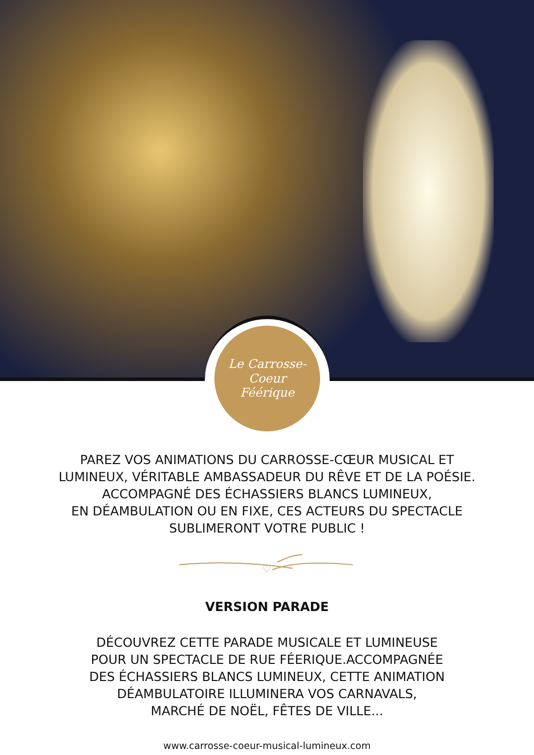Le Carrosse-Coeur
Féérique
PAREZ VOS ANIMATIONS DU CARROSSE-CŒUR MUSICAL ET
LUMINEUX, VÉRITABLE AMBASSADEUR DU RÊVE ET DE LA POÉSIE.
ACCOMPAGNÉ DES ÉCHASSIERS BLANCS LUMINEUX,
EN DÉAMBULATION OU EN FIXE, CES ACTEURS DU SPECTACLE
SUBLIMERONT VOTRE PUBLIC !
♡
VERSION PARADE
DÉCOUVREZ CETTE PARADE MUSICALE ET LUMINEUSE
POUR UN SPECTACLE DE RUE FÉERIQUE.ACCOMPAGNÉE
DES ÉCHASSIERS BLANCS LUMINEUX, CETTE ANIMATION
DÉAMBULATOIRE ILLUMINERA VOS CARNAVALS,
MARCHÉ DE NOËL, FÊTES DE VILLE...
www.carrosse-coeur-musical-lumineux.com